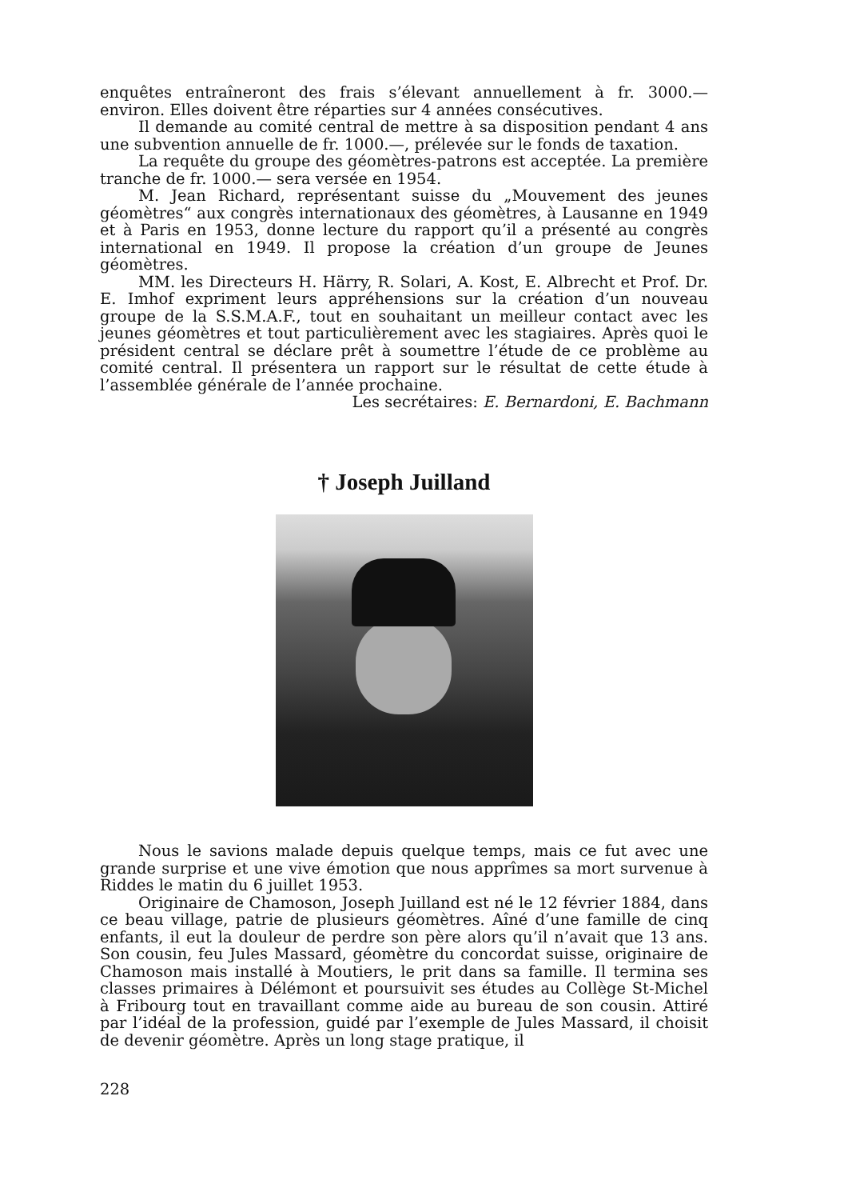enquêtes entraîneront des frais s’élevant annuellement à fr. 3000.— environ. Elles doivent être réparties sur 4 années consécutives.
Il demande au comité central de mettre à sa disposition pendant 4 ans une subvention annuelle de fr. 1000.—, prélevée sur le fonds de taxation.
La requête du groupe des géomètres-patrons est acceptée. La première tranche de fr. 1000.— sera versée en 1954.
M. Jean Richard, représentant suisse du „Mouvement des jeunes géomètres“ aux congrès internationaux des géomètres, à Lausanne en 1949 et à Paris en 1953, donne lecture du rapport qu’il a présenté au congrès international en 1949. Il propose la création d’un groupe de Jeunes géomètres.
MM. les Directeurs H. Härry, R. Solari, A. Kost, E. Albrecht et Prof. Dr. E. Imhof expriment leurs appréhensions sur la création d’un nouveau groupe de la S.S.M.A.F., tout en souhaitant un meilleur contact avec les jeunes géomètres et tout particulièrement avec les stagiaires. Après quoi le président central se déclare prêt à soumettre l’étude de ce problème au comité central. Il présentera un rapport sur le résultat de cette étude à l’assemblée générale de l’année prochaine.
Les secrétaires: E. Bernardoni, E. Bachmann
† Joseph Juilland
Nous le savions malade depuis quelque temps, mais ce fut avec une grande surprise et une vive émotion que nous apprîmes sa mort survenue à Riddes le matin du 6 juillet 1953.
Originaire de Chamoson, Joseph Juilland est né le 12 février 1884, dans ce beau village, patrie de plusieurs géomètres. Aîné d’une famille de cinq enfants, il eut la douleur de perdre son père alors qu’il n’avait que 13 ans. Son cousin, feu Jules Massard, géomètre du concordat suisse, originaire de Chamoson mais installé à Moutiers, le prit dans sa famille. Il termina ses classes primaires à Délémont et poursuivit ses études au Collège St-Michel à Fribourg tout en travaillant comme aide au bureau de son cousin. Attiré par l’idéal de la profession, guidé par l’exemple de Jules Massard, il choisit de devenir géomètre. Après un long stage pratique, il
228